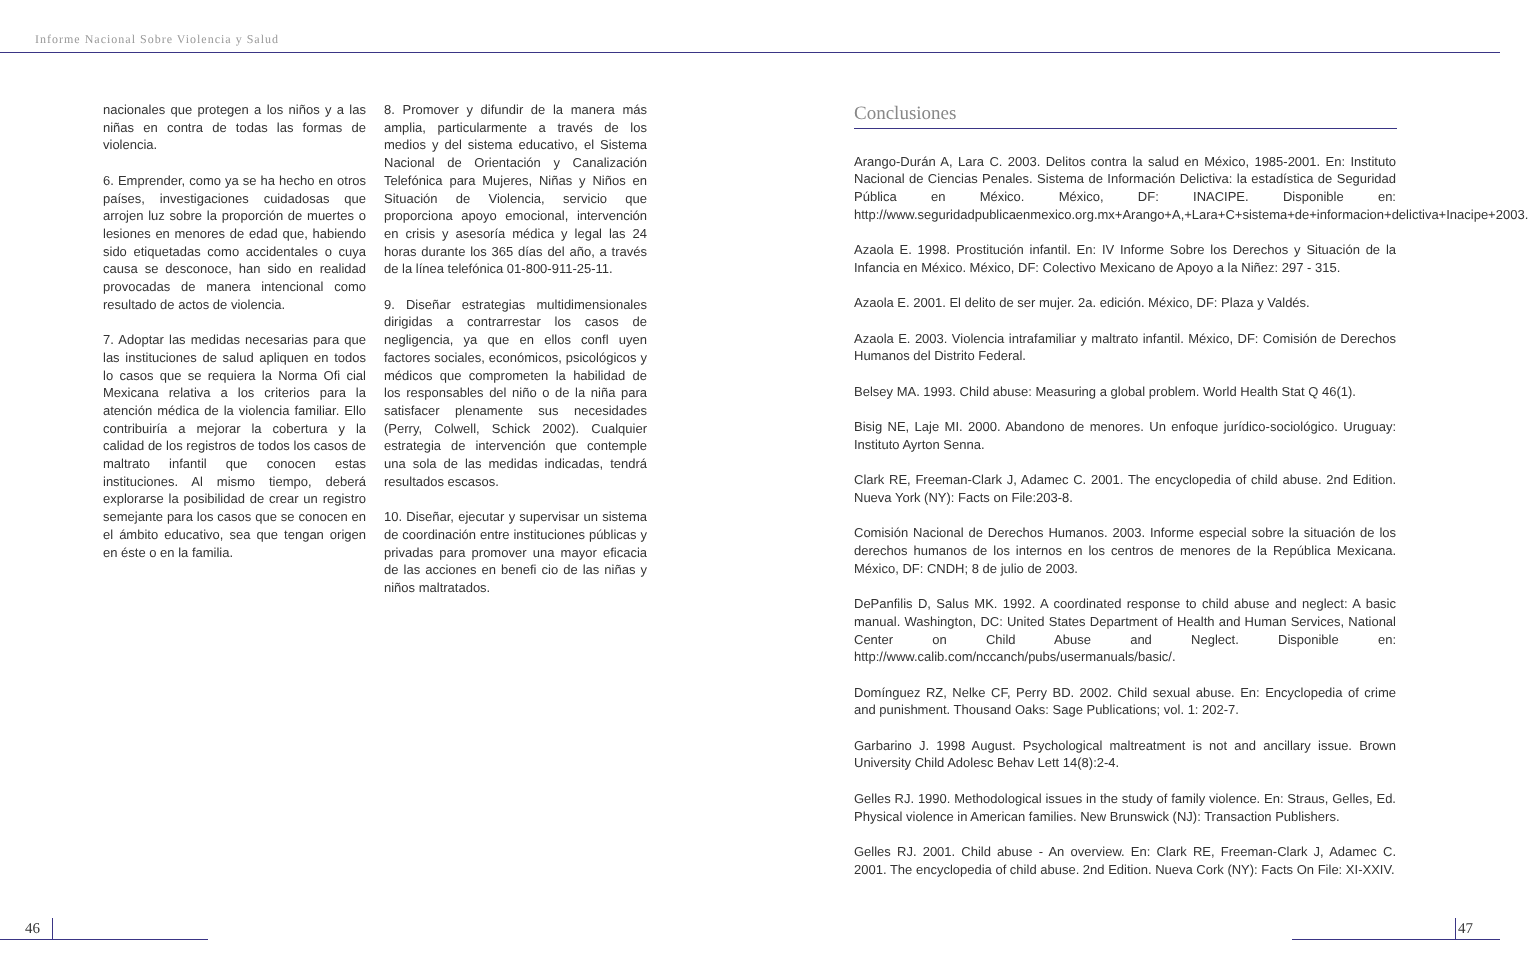Informe Nacional Sobre Violencia y Salud
nacionales que protegen a los niños y a las niñas en contra de todas las formas de violencia.
6. Emprender, como ya se ha hecho en otros países, investigaciones cuidadosas que arrojen luz sobre la proporción de muertes o lesiones en menores de edad que, habiendo sido etiquetadas como accidentales o cuya causa se desconoce, han sido en realidad provocadas de manera intencional como resultado de actos de violencia.
7. Adoptar las medidas necesarias para que las instituciones de salud apliquen en todos lo casos que se requiera la Norma Ofi cial Mexicana relativa a los criterios para la atención médica de la violencia familiar. Ello contribuiría a mejorar la cobertura y la calidad de los registros de todos los casos de maltrato infantil que conocen estas instituciones. Al mismo tiempo, deberá explorarse la posibilidad de crear un registro semejante para los casos que se conocen en el ámbito educativo, sea que tengan origen en éste o en la familia.
8. Promover y difundir de la manera más amplia, particularmente a través de los medios y del sistema educativo, el Sistema Nacional de Orientación y Canalización Telefónica para Mujeres, Niñas y Niños en Situación de Violencia, servicio que proporciona apoyo emocional, intervención en crisis y asesoría médica y legal las 24 horas durante los 365 días del año, a través de la línea telefónica 01-800-911-25-11.
9. Diseñar estrategias multidimensionales dirigidas a contrarrestar los casos de negligencia, ya que en ellos confl uyen factores sociales, económicos, psicológicos y médicos que comprometen la habilidad de los responsables del niño o de la niña para satisfacer plenamente sus necesidades (Perry, Colwell, Schick 2002). Cualquier estrategia de intervención que contemple una sola de las medidas indicadas, tendrá resultados escasos.
10. Diseñar, ejecutar y supervisar un sistema de coordinación entre instituciones públicas y privadas para promover una mayor eficacia de las acciones en benefi cio de las niñas y niños maltratados.
Conclusiones
Arango-Durán A, Lara C. 2003. Delitos contra la salud en México, 1985-2001. En: Instituto Nacional de Ciencias Penales. Sistema de Información Delictiva: la estadística de Seguridad Pública en México. México, DF: INACIPE. Disponible en: http://www.seguridadpublicaenmexico.org.mx+Arango+A,+Lara+C+sistema+de+informacion+delictiva+Inacipe+2003.
Azaola E. 1998. Prostitución infantil. En: IV Informe Sobre los Derechos y Situación de la Infancia en México. México, DF: Colectivo Mexicano de Apoyo a la Niñez: 297 - 315.
Azaola E. 2001. El delito de ser mujer. 2a. edición. México, DF: Plaza y Valdés.
Azaola E. 2003. Violencia intrafamiliar y maltrato infantil. México, DF: Comisión de Derechos Humanos del Distrito Federal.
Belsey MA. 1993. Child abuse: Measuring a global problem. World Health Stat Q 46(1).
Bisig NE, Laje MI. 2000. Abandono de menores. Un enfoque jurídico-sociológico. Uruguay: Instituto Ayrton Senna.
Clark RE, Freeman-Clark J, Adamec C. 2001. The encyclopedia of child abuse. 2nd Edition. Nueva York (NY): Facts on File:203-8.
Comisión Nacional de Derechos Humanos. 2003. Informe especial sobre la situación de los derechos humanos de los internos en los centros de menores de la República Mexicana. México, DF: CNDH; 8 de julio de 2003.
DePanfilis D, Salus MK. 1992. A coordinated response to child abuse and neglect: A basic manual. Washington, DC: United States Department of Health and Human Services, National Center on Child Abuse and Neglect. Disponible en: http://www.calib.com/nccanch/pubs/usermanuals/basic/.
Domínguez RZ, Nelke CF, Perry BD. 2002. Child sexual abuse. En: Encyclopedia of crime and punishment. Thousand Oaks: Sage Publications; vol. 1: 202-7.
Garbarino J. 1998 August. Psychological maltreatment is not and ancillary issue. Brown University Child Adolesc Behav Lett 14(8):2-4.
Gelles RJ. 1990. Methodological issues in the study of family violence. En: Straus, Gelles, Ed. Physical violence in American families. New Brunswick (NJ): Transaction Publishers.
Gelles RJ. 2001. Child abuse - An overview. En: Clark RE, Freeman-Clark J, Adamec C. 2001. The encyclopedia of child abuse. 2nd Edition. Nueva Cork (NY): Facts On File: XI-XXIV.
46 47